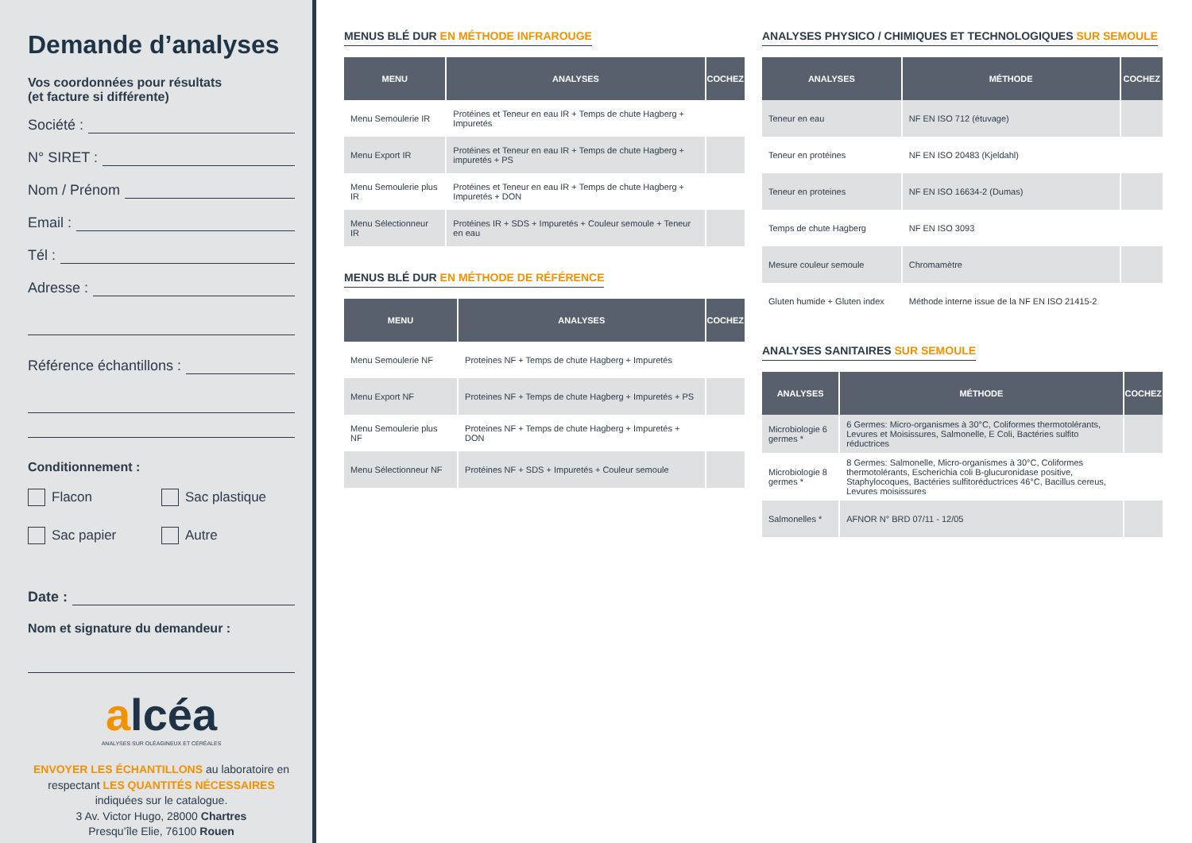Demande d’analyses
Vos coordonnées pour résultats
(et facture si différente)
Société :
N° SIRET :
Nom / Prénom
Email :
Tél :
Adresse :
Référence échantillons :
Conditionnement :
Flacon
Sac plastique
Sac papier
Autre
Date :
Nom et signature du demandeur :
alcéa
ANALYSES SUR OLÉAGINEUX ET CÉRÉALES
ENVOYER LES ÉCHANTILLONS au laboratoire en respectant LES QUANTITÉS NÉCESSAIRES indiquées sur le catalogue.
3 Av. Victor Hugo, 28000 Chartres
Presqu’île Elie, 76100 Rouen
MENUS BLÉ DUR EN MÉTHODE INFRAROUGE
| MENU | ANALYSES | COCHEZ |
| --- | --- | --- |
| Menu Semoulerie IR | Protéines et Teneur en eau IR + Temps de chute Hagberg + Impuretés | |
| Menu Export IR | Protéines et Teneur en eau IR + Temps de chute Hagberg + impuretés + PS | |
| Menu Semoulerie plus IR | Protéines et Teneur en eau IR + Temps de chute Hagberg + Impuretés + DON | |
| Menu Sélectionneur IR | Protéines IR + SDS + Impuretés + Couleur semoule + Teneur en eau | |
MENUS BLÉ DUR EN MÉTHODE DE RÉFÉRENCE
| MENU | ANALYSES | COCHEZ |
| --- | --- | --- |
| Menu Semoulerie NF | Proteines NF + Temps de chute Hagberg + Impuretés | |
| Menu Export NF | Proteines NF + Temps de chute Hagberg + Impuretés + PS | |
| Menu Semoulerie plus NF | Proteines NF + Temps de chute Hagberg + Impuretés + DON | |
| Menu Sélectionneur NF | Protéines NF + SDS + Impuretés + Couleur semoule | |
ANALYSES PHYSICO / CHIMIQUES ET TECHNOLOGIQUES SUR SEMOULE
| ANALYSES | MÉTHODE | COCHEZ |
| --- | --- | --- |
| Teneur en eau | NF EN ISO 712 (étuvage) | |
| Teneur en protéines | NF EN ISO 20483 (Kjeldahl) | |
| Teneur en proteines | NF EN ISO 16634-2 (Dumas) | |
| Temps de chute Hagberg | NF EN ISO 3093 | |
| Mesure couleur semoule | Chromamètre | |
| Gluten humide + Gluten index | Méthode interne issue de la NF EN ISO 21415-2 | |
ANALYSES SANITAIRES SUR SEMOULE
| ANALYSES | MÉTHODE | COCHEZ |
| --- | --- | --- |
| Microbiologie 6 germes * | 6 Germes: Micro-organismes à 30°C, Coliformes thermotolérants, Levures et Moisissures, Salmonelle, E Coli, Bactéries sulfito réductrices | |
| Microbiologie 8 germes * | 8 Germes: Salmonelle, Micro-organismes à 30°C, Coliformes thermotolérants, Escherichia coli B-glucuronidase positive, Staphylocoques, Bactéries sulfitoréductrices 46°C, Bacillus cereus, Levures moisissures | |
| Salmonelles * | AFNOR N° BRD 07/11 - 12/05 | |